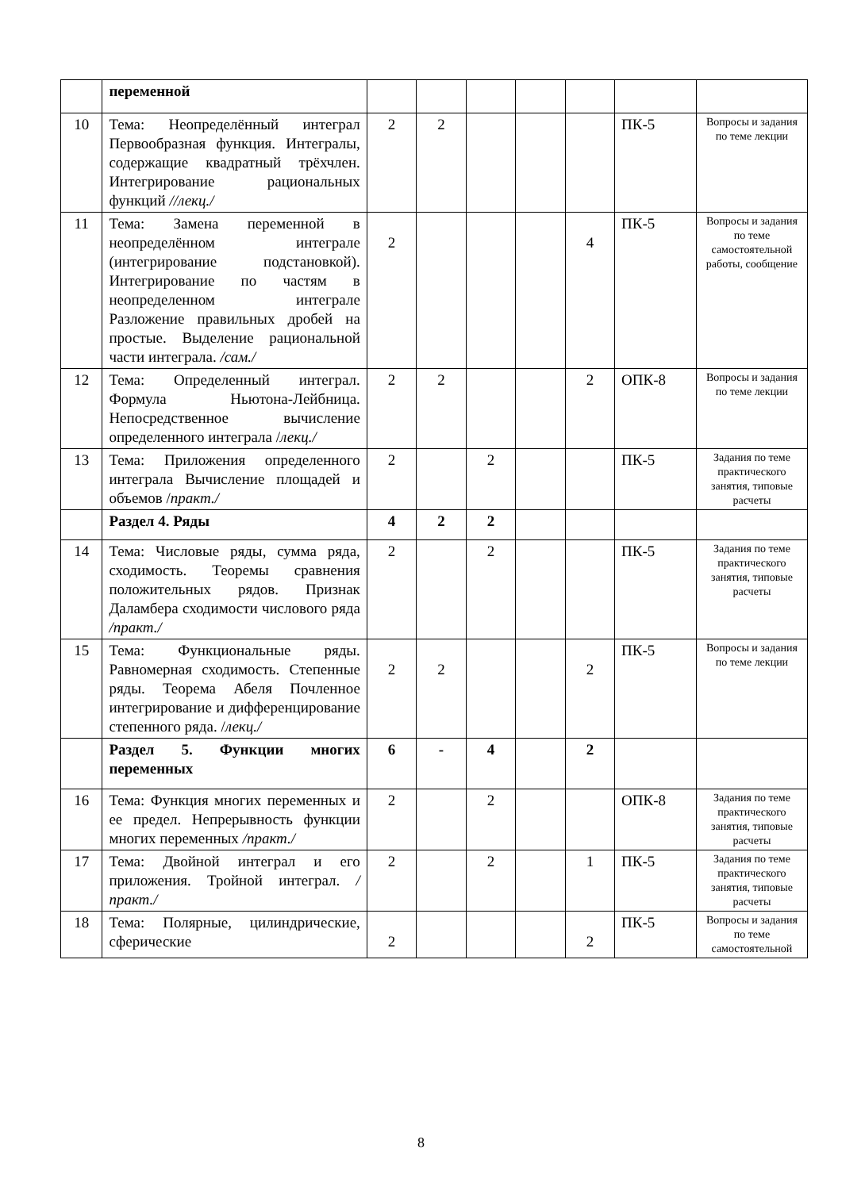| | переменной | | | | | | | |
| 10 | Тема: Неопределённый интеграл Первообразная функция. Интегралы, содержащие квадратный трёхчлен. Интегрирование рациональных функций //лекц./ | 2 | 2 | | | | ПК-5 | Вопросы и задания по теме лекции |
| 11 | Тема: Замена переменной в неопределённом интеграле (интегрирование подстановкой). Интегрирование по частям в неопределенном интеграле Разложение правильных дробей на простые. Выделение рациональной части интеграла. /сам./ | 2 | | | | 4 | ПК-5 | Вопросы и задания по теме самостоятельной работы, сообщение |
| 12 | Тема: Определенный интеграл. Формула Ньютона-Лейбница. Непосредственное вычисление определенного интеграла / лекц./ | 2 | 2 | | | 2 | ОПК-8 | Вопросы и задания по теме лекции |
| 13 | Тема: Приложения определенного интеграла Вычисление площадей и объемов / практ./ | 2 | | 2 | | | ПК-5 | Задания по теме практического занятия, типовые расчеты |
| | Раздел 4. Ряды | 4 | 2 | 2 | | | | |
| 14 | Тема: Числовые ряды, сумма ряда, сходимость. Теоремы сравнения положительных рядов. Признак Даламбера сходимости числового ряда /практ./ | 2 | | 2 | | | ПК-5 | Задания по теме практического занятия, типовые расчеты |
| 15 | Тема: Функциональные ряды. Равномерная сходимость. Степенные ряды. Теорема Абеля Почленное интегрирование и дифференцирование степенного ряда. / лекц./ | 2 | 2 | | | 2 | ПК-5 | Вопросы и задания по теме лекции |
| | Раздел 5. Функции многих переменных | 6 | - | 4 | | 2 | | |
| 16 | Тема: Функция многих переменных и ее предел. Непрерывность функции многих переменных /практ./ | 2 | | 2 | | | ОПК-8 | Задания по теме практического занятия, типовые расчеты |
| 17 | Тема: Двойной интеграл и его приложения. Тройной интеграл. /практ./ | 2 | | 2 | | 1 | ПК-5 | Задания по теме практического занятия, типовые расчеты |
| 18 | Тема: Полярные, цилиндрические, сферические | 2 | | | | 2 | ПК-5 | Вопросы и задания по теме самостоятельной |
8